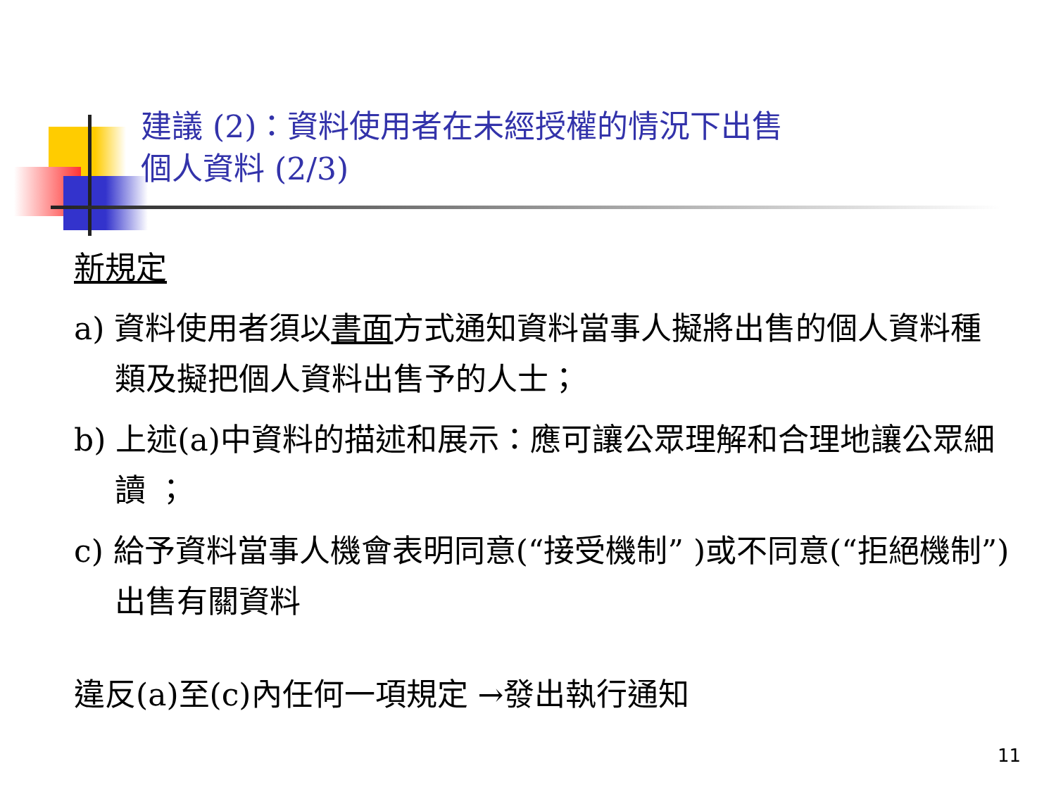建議 (2)：資料使用者在未經授權的情況下出售
個人資料 (2/3)
新規定
a) 資料使用者須以書面方式通知資料當事人擬將出售的個人資料種類及擬把個人資料出售予的人士；
b) 上述(a)中資料的描述和展示：應可讓公眾理解和合理地讓公眾細讀 ；
c) 給予資料當事人機會表明同意(“接受機制” )或不同意(“拒絕機制”) 出售有關資料
違反(a)至(c)內任何一項規定 →發出執行通知
11